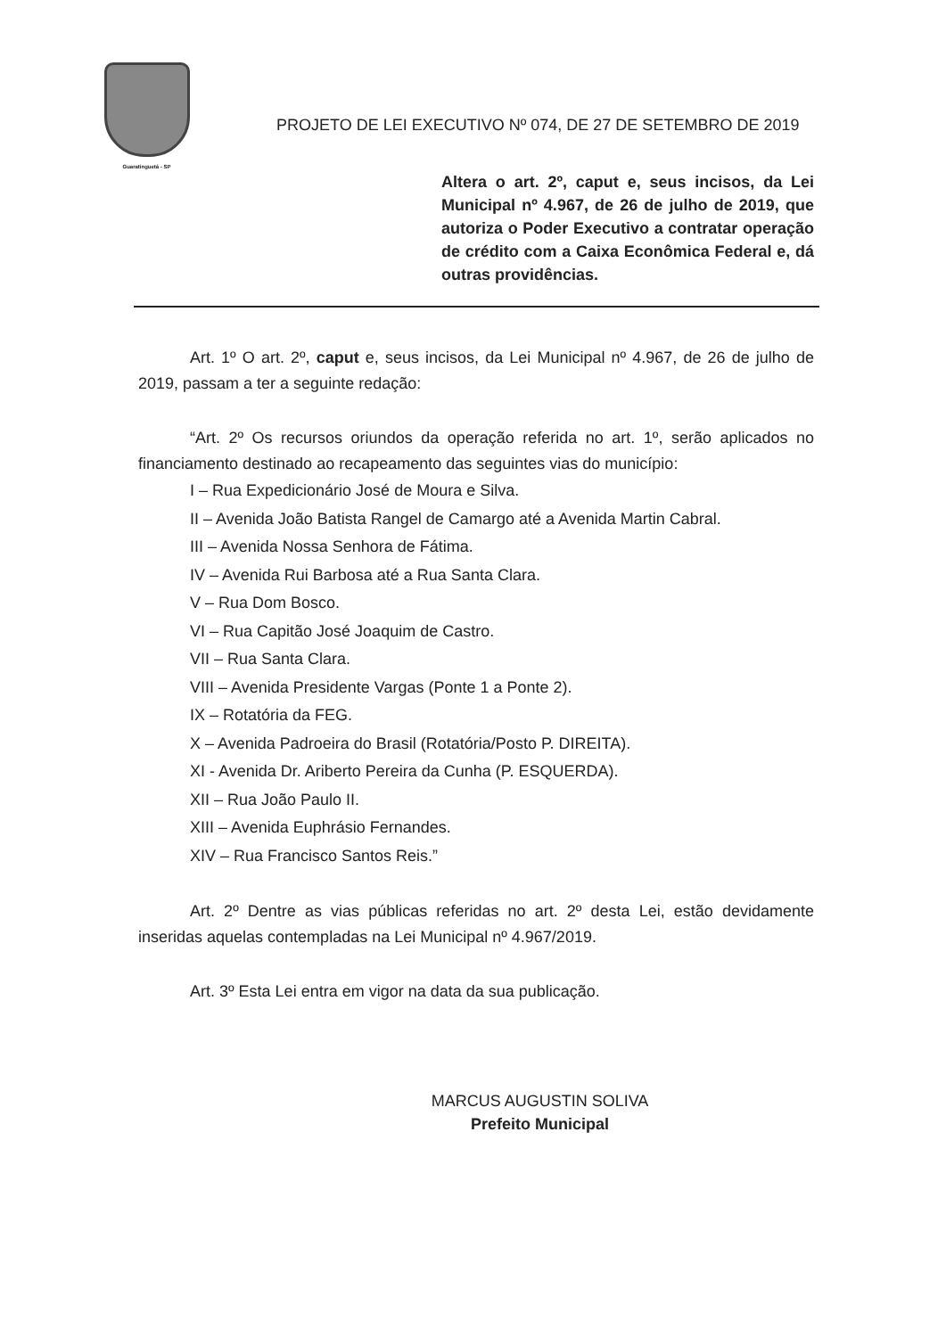Guaratinguetá - SP
PROJETO DE LEI EXECUTIVO Nº 074, DE 27 DE SETEMBRO DE 2019
Altera o art. 2º, caput e, seus incisos, da Lei Municipal nº 4.967, de 26 de julho de 2019, que autoriza o Poder Executivo a contratar operação de crédito com a Caixa Econômica Federal e, dá outras providências.
Art. 1º O art. 2º, caput e, seus incisos, da Lei Municipal nº 4.967, de 26 de julho de 2019, passam a ter a seguinte redação:
“Art. 2º Os recursos oriundos da operação referida no art. 1º, serão aplicados no financiamento destinado ao recapeamento das seguintes vias do município:
I – Rua Expedicionário José de Moura e Silva.
II – Avenida João Batista Rangel de Camargo até a Avenida Martin Cabral.
III – Avenida Nossa Senhora de Fátima.
IV – Avenida Rui Barbosa até a Rua Santa Clara.
V – Rua Dom Bosco.
VI – Rua Capitão José Joaquim de Castro.
VII – Rua Santa Clara.
VIII – Avenida Presidente Vargas (Ponte 1 a Ponte 2).
IX – Rotatória da FEG.
X – Avenida Padroeira do Brasil (Rotatória/Posto P. DIREITA).
XI - Avenida Dr. Ariberto Pereira da Cunha (P. ESQUERDA).
XII – Rua João Paulo II.
XIII – Avenida Euphrásio Fernandes.
XIV – Rua Francisco Santos Reis.”
Art. 2º Dentre as vias públicas referidas no art. 2º desta Lei, estão devidamente inseridas aquelas contempladas na Lei Municipal nº 4.967/2019.
Art. 3º Esta Lei entra em vigor na data da sua publicação.
MARCUS AUGUSTIN SOLIVA
Prefeito Municipal